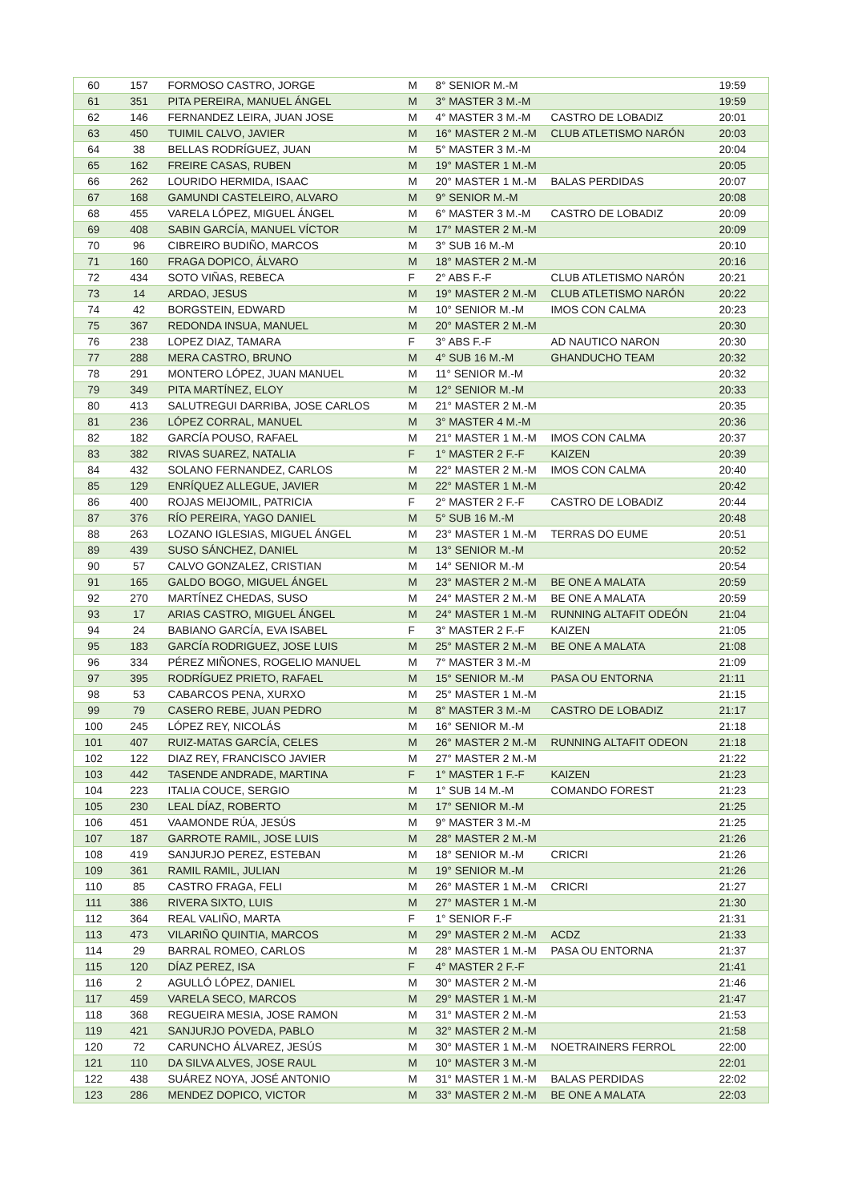| 60 | 157 | FORMOSO CASTRO, JORGE | M | 8° SENIOR M.-M | | 19:59 |
| 61 | 351 | PITA PEREIRA, MANUEL ÁNGEL | M | 3° MASTER 3 M.-M | | 19:59 |
| 62 | 146 | FERNANDEZ LEIRA, JUAN JOSE | M | 4° MASTER 3 M.-M | CASTRO DE LOBADIZ | 20:01 |
| 63 | 450 | TUIMIL CALVO, JAVIER | M | 16° MASTER 2 M.-M | CLUB ATLETISMO NARÓN | 20:03 |
| 64 | 38 | BELLAS RODRÍGUEZ, JUAN | M | 5° MASTER 3 M.-M | | 20:04 |
| 65 | 162 | FREIRE CASAS, RUBEN | M | 19° MASTER 1 M.-M | | 20:05 |
| 66 | 262 | LOURIDO HERMIDA, ISAAC | M | 20° MASTER 1 M.-M | BALAS PERDIDAS | 20:07 |
| 67 | 168 | GAMUNDI CASTELEIRO, ALVARO | M | 9° SENIOR M.-M | | 20:08 |
| 68 | 455 | VARELA LÓPEZ, MIGUEL ÁNGEL | M | 6° MASTER 3 M.-M | CASTRO DE LOBADIZ | 20:09 |
| 69 | 408 | SABIN GARCÍA, MANUEL VÍCTOR | M | 17° MASTER 2 M.-M | | 20:09 |
| 70 | 96 | CIBREIRO BUDIÑO, MARCOS | M | 3° SUB 16 M.-M | | 20:10 |
| 71 | 160 | FRAGA DOPICO, ÁLVARO | M | 18° MASTER 2 M.-M | | 20:16 |
| 72 | 434 | SOTO VIÑAS, REBECA | F | 2° ABS F.-F | CLUB ATLETISMO NARÓN | 20:21 |
| 73 | 14 | ARDAO, JESUS | M | 19° MASTER 2 M.-M | CLUB ATLETISMO NARÓN | 20:22 |
| 74 | 42 | BORGSTEIN, EDWARD | M | 10° SENIOR M.-M | IMOS CON CALMA | 20:23 |
| 75 | 367 | REDONDA INSUA, MANUEL | M | 20° MASTER 2 M.-M | | 20:30 |
| 76 | 238 | LOPEZ DIAZ, TAMARA | F | 3° ABS F.-F | AD NAUTICO NARON | 20:30 |
| 77 | 288 | MERA CASTRO, BRUNO | M | 4° SUB 16 M.-M | GHANDUCHO TEAM | 20:32 |
| 78 | 291 | MONTERO LÓPEZ, JUAN MANUEL | M | 11° SENIOR M.-M | | 20:32 |
| 79 | 349 | PITA MARTÍNEZ, ELOY | M | 12° SENIOR M.-M | | 20:33 |
| 80 | 413 | SALUTREGUI DARRIBA, JOSE CARLOS | M | 21° MASTER 2 M.-M | | 20:35 |
| 81 | 236 | LÓPEZ CORRAL, MANUEL | M | 3° MASTER 4 M.-M | | 20:36 |
| 82 | 182 | GARCÍA POUSO, RAFAEL | M | 21° MASTER 1 M.-M | IMOS CON CALMA | 20:37 |
| 83 | 382 | RIVAS SUAREZ, NATALIA | F | 1° MASTER 2 F.-F | KAIZEN | 20:39 |
| 84 | 432 | SOLANO FERNANDEZ, CARLOS | M | 22° MASTER 2 M.-M | IMOS CON CALMA | 20:40 |
| 85 | 129 | ENRÍQUEZ ALLEGUE, JAVIER | M | 22° MASTER 1 M.-M | | 20:42 |
| 86 | 400 | ROJAS MEIJOMIL, PATRICIA | F | 2° MASTER 2 F.-F | CASTRO DE LOBADIZ | 20:44 |
| 87 | 376 | RÍO PEREIRA, YAGO DANIEL | M | 5° SUB 16 M.-M | | 20:48 |
| 88 | 263 | LOZANO IGLESIAS, MIGUEL ÁNGEL | M | 23° MASTER 1 M.-M | TERRAS DO EUME | 20:51 |
| 89 | 439 | SUSO SÁNCHEZ, DANIEL | M | 13° SENIOR M.-M | | 20:52 |
| 90 | 57 | CALVO GONZALEZ, CRISTIAN | M | 14° SENIOR M.-M | | 20:54 |
| 91 | 165 | GALDO BOGO, MIGUEL ÁNGEL | M | 23° MASTER 2 M.-M | BE ONE A MALATA | 20:59 |
| 92 | 270 | MARTÍNEZ CHEDAS, SUSO | M | 24° MASTER 2 M.-M | BE ONE A MALATA | 20:59 |
| 93 | 17 | ARIAS CASTRO, MIGUEL ÁNGEL | M | 24° MASTER 1 M.-M | RUNNING ALTAFIT ODEÓN | 21:04 |
| 94 | 24 | BABIANO GARCÍA, EVA ISABEL | F | 3° MASTER 2 F.-F | KAIZEN | 21:05 |
| 95 | 183 | GARCÍA RODRIGUEZ, JOSE LUIS | M | 25° MASTER 2 M.-M | BE ONE A MALATA | 21:08 |
| 96 | 334 | PÉREZ MIÑONES, ROGELIO MANUEL | M | 7° MASTER 3 M.-M | | 21:09 |
| 97 | 395 | RODRÍGUEZ PRIETO, RAFAEL | M | 15° SENIOR M.-M | PASA OU ENTORNA | 21:11 |
| 98 | 53 | CABARCOS PENA, XURXO | M | 25° MASTER 1 M.-M | | 21:15 |
| 99 | 79 | CASERO REBE, JUAN PEDRO | M | 8° MASTER 3 M.-M | CASTRO DE LOBADIZ | 21:17 |
| 100 | 245 | LÓPEZ REY, NICOLÁS | M | 16° SENIOR M.-M | | 21:18 |
| 101 | 407 | RUIZ-MATAS GARCÍA, CELES | M | 26° MASTER 2 M.-M | RUNNING ALTAFIT ODEON | 21:18 |
| 102 | 122 | DIAZ REY, FRANCISCO JAVIER | M | 27° MASTER 2 M.-M | | 21:22 |
| 103 | 442 | TASENDE ANDRADE, MARTINA | F | 1° MASTER 1 F.-F | KAIZEN | 21:23 |
| 104 | 223 | ITALIA COUCE, SERGIO | M | 1° SUB 14 M.-M | COMANDO FOREST | 21:23 |
| 105 | 230 | LEAL DÍAZ, ROBERTO | M | 17° SENIOR M.-M | | 21:25 |
| 106 | 451 | VAAMONDE RÚA, JESÚS | M | 9° MASTER 3 M.-M | | 21:25 |
| 107 | 187 | GARROTE RAMIL, JOSE LUIS | M | 28° MASTER 2 M.-M | | 21:26 |
| 108 | 419 | SANJURJO PEREZ, ESTEBAN | M | 18° SENIOR M.-M | CRICRI | 21:26 |
| 109 | 361 | RAMIL RAMIL, JULIAN | M | 19° SENIOR M.-M | | 21:26 |
| 110 | 85 | CASTRO FRAGA, FELI | M | 26° MASTER 1 M.-M | CRICRI | 21:27 |
| 111 | 386 | RIVERA SIXTO, LUIS | M | 27° MASTER 1 M.-M | | 21:30 |
| 112 | 364 | REAL VALIÑO, MARTA | F | 1° SENIOR F.-F | | 21:31 |
| 113 | 473 | VILARIÑO QUINTIA, MARCOS | M | 29° MASTER 2 M.-M | ACDZ | 21:33 |
| 114 | 29 | BARRAL ROMEO, CARLOS | M | 28° MASTER 1 M.-M | PASA OU ENTORNA | 21:37 |
| 115 | 120 | DÍAZ PEREZ, ISA | F | 4° MASTER 2 F.-F | | 21:41 |
| 116 | 2 | AGULLÓ LÓPEZ, DANIEL | M | 30° MASTER 2 M.-M | | 21:46 |
| 117 | 459 | VARELA SECO, MARCOS | M | 29° MASTER 1 M.-M | | 21:47 |
| 118 | 368 | REGUEIRA MESIA, JOSE RAMON | M | 31° MASTER 2 M.-M | | 21:53 |
| 119 | 421 | SANJURJO POVEDA, PABLO | M | 32° MASTER 2 M.-M | | 21:58 |
| 120 | 72 | CARUNCHO ÁLVAREZ, JESÚS | M | 30° MASTER 1 M.-M | NOETRAINERS FERROL | 22:00 |
| 121 | 110 | DA SILVA ALVES, JOSE RAUL | M | 10° MASTER 3 M.-M | | 22:01 |
| 122 | 438 | SUÁREZ NOYA, JOSÉ ANTONIO | M | 31° MASTER 1 M.-M | BALAS PERDIDAS | 22:02 |
| 123 | 286 | MENDEZ DOPICO, VICTOR | M | 33° MASTER 2 M.-M | BE ONE A MALATA | 22:03 |